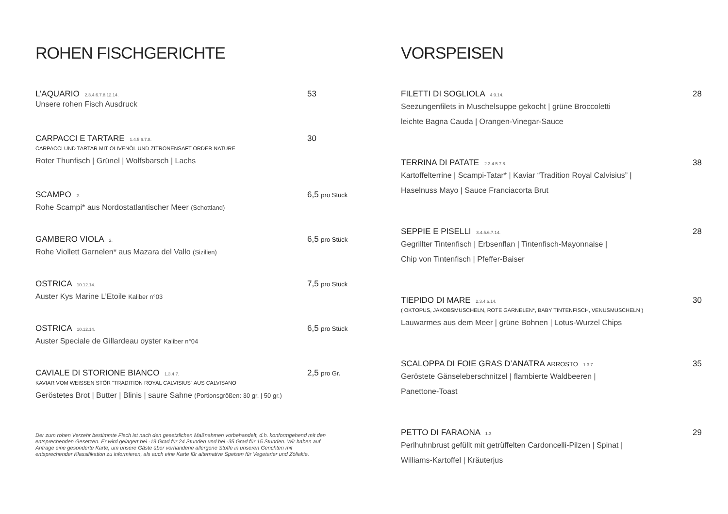ROHEN FISCHGERICHTE
L’AQUARIO 2.3.4.6.7.8.12.14. 53
Unsere rohen Fisch Ausdruck
CARPACCI E TARTARE 1.4.5.6.7.8. 30
CARPACCI UND TARTAR MIT OLIVENÖL UND ZITRONENSAFT ORDER NATURE
Roter Thunfisch | Grünel | Wolfsbarsch | Lachs
SCAMPO 2. 6,5 pro Stück
Rohe Scampi* aus Nordostatlantischer Meer (Schottland)
GAMBERO VIOLA 2. 6,5 pro Stück
Rohe Viollett Garnelen* aus Mazara del Vallo (Sizilien)
OSTRICA 10.12.14. 7,5 pro Stück
Auster Kys Marine L’Etoile Kaliber n°03
OSTRICA 10.12.14. 6,5 pro Stück
Auster Speciale de Gillardeau oyster Kaliber n°04
CAVIALE DI STORIONE BIANCO 1.3.4.7. 2,5 pro Gr.
KAVIAR VOM WEISSEN STÖR “TRADITION ROYAL CALVISIUS” AUS CALVISANO
Geröstetes Brot | Butter | Blinis | saure Sahne (Portionsgrößen: 30 gr. | 50 gr.)
Der zum rohen Verzehr bestimmte Fisch ist nach den gesetzlichen Maßnahmen vorbehandelt, d.h. konformgehend mit den entsprechenden Gesetzen. Er wird gelagert bei -19 Grad für 24 Stunden und bei -35 Grad für 15 Stunden. Wir haben auf Anfrage eine gesonderte Karte, um unsere Gäste über vorhandene allergene Stoffe in unseren Gerichten mit entsprechender Klassifikation zu informieren, als auch eine Karte für alternative Speisen für Vegetarier und Zöliakie.
VORSPEISEN
FILETTI DI SOGLIOLA 4.9.14. 28
Seezungenfilets in Muschelsuppe gekocht | grüne Broccoletti
leichte Bagna Cauda | Orangen-Vinegar-Sauce
TERRINA DI PATATE 2.3.4.5.7.8. 38
Kartoffelterrine | Scampi-Tatar* | Kaviar “Tradition Royal Calvisius” |
Haselnuss Mayo | Sauce Franciacorta Brut
SEPPIE E PISELLI 3.4.5.6.7.14. 28
Gegrillter Tintenfisch | Erbsenflan | Tintenfisch-Mayonnaise |
Chip von Tintenfisch | Pfeffer-Baiser
TIEPIDO DI MARE 2.3.4.6.14. 30
( OKTOPUS, JAKOBSMUSCHELN, ROTE GARNELEN*, BABY TINTENFISCH, VENUSMUSCHELN )
Lauwarmes aus dem Meer | grüne Bohnen | Lotus-Wurzel Chips
SCALOPPA DI FOIE GRAS D’ANATRA ARROSTO 1.3.7. 35
Geröstete Gänseleberschnitzel | flambierte Waldbeeren |
Panettone-Toast
PETTO DI FARAONA 1.3. 29
Perlhuhnbrust gefüllt mit getrüffelten Cardoncelli-Pilzen | Spinat |
Williams-Kartoffel | Kräuterjus